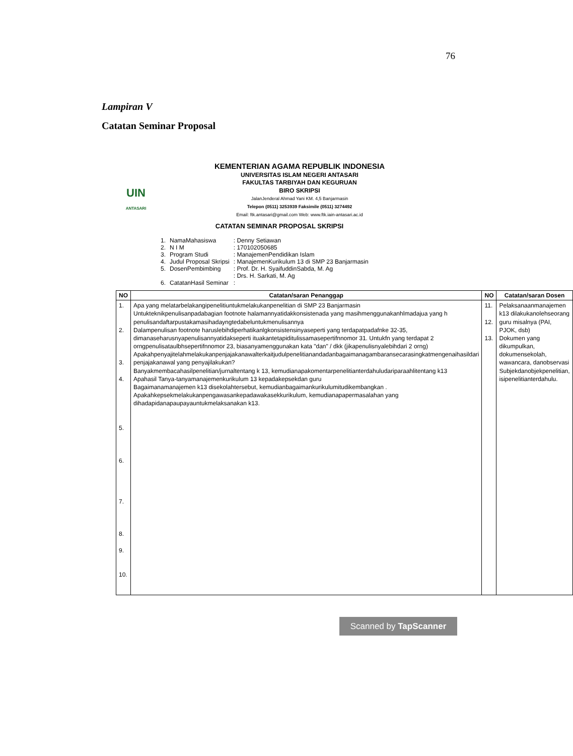76
Lampiran V
Catatan Seminar Proposal
UIN
ANTASARI
KEMENTERIAN AGAMA REPUBLIK INDONESIA
UNIVERSITAS ISLAM NEGERI ANTASARI
FAKULTAS TARBIYAH DAN KEGURUAN
BIRO SKRIPSI
JalanJenderal Ahmad Yani KM. 4,5 Banjarmasin
Telepon (0511) 3253939 Faksimile (0511) 3274492
Email: ftk.antasari@gmail.com Web: www.ftk.iain-antasari.ac.id
CATATAN SEMINAR PROPOSAL SKRIPSI
| 1. | NamaMahasiswa | : Denny Setiawan |
| 2. | N I M | : 170102050685 |
| 3. | Program Studi | : ManajemenPendidikan Islam |
| 4. | Judul Proposal Skripsi | : ManajemenKurikulum 13 di SMP 23 Banjarmasin |
| 5. | DosenPembimbing | : Prof. Dr. H. SyaifuddinSabda, M. Ag |
| | | : Drs. H. Sarkati, M. Ag |
| 6. | CatatanHasil Seminar | : |
| NO | Catatan/saran Penanggap | NO | Catatan/saran Dosen |
| --- | --- | --- | --- |
| 1. 2. 3. 4. 5. 6. 7. 8. 9. 10. | Apa yang melatarbelakangipenelitiuntukmelakukanpenelitian di SMP 23 Banjarmasin Untukteknikpenulisanpadabagian footnote halamannyatidakkonsistenada yang masihmenggunakanhlmadajua yang h penulisandaftarpustakamasihadayngtedabeluntukmenulisannya Dalampenulisan footnote haruslebihdiperhatikanlgkonsistensinyaseperti yang terdapatpadafnke 32-35, dimanaseharusnyapenulisannyatidakseperti ituakantetapiditulissamasepertifnnomor 31. Untukfn yang terdapat 2 orngpenulisataulbhsepertifnnomor 23, biasanyamenggunakan kata "dan" / dkk (jikapenulisnyalebihdari 2 orng) Apakahpenyajitelahmelakukanpenjajakanawalterkaitjudulpenelitianandadanbagaimanagambaransecarasingkatmengenaihasildari penjajakanawal yang penyajilakukan? Banyakmembacahasilpenelitian/jurnaltentang k 13, kemudianapakomentarpenelitianterdahuludariparaahlitentang k13 Apahasil Tanya-tanyamanajemenkurikulum 13 kepadakepsekdan guru Bagaimanamanajemen k13 disekolahtersebut, kemudianbagaimankurikulumitudikembangkan . Apakahkepsekmelakukanpengawasankepadawakasekkurikulum, kemudianapapermasalahan yang dihadapidanapaupayauntukmelaksanakan k13. | 11. 12. 13. | Pelaksanaanmanajemen k13 dilakukanolehseorang guru misalnya (PAI, PJOK, dsb) Dokumen yang dikumpulkan, dokumensekolah, wawancara, danobservasi Subjekdanobjekpenelitian, isipenelitianterdahulu. |
Scanned by TapScanner